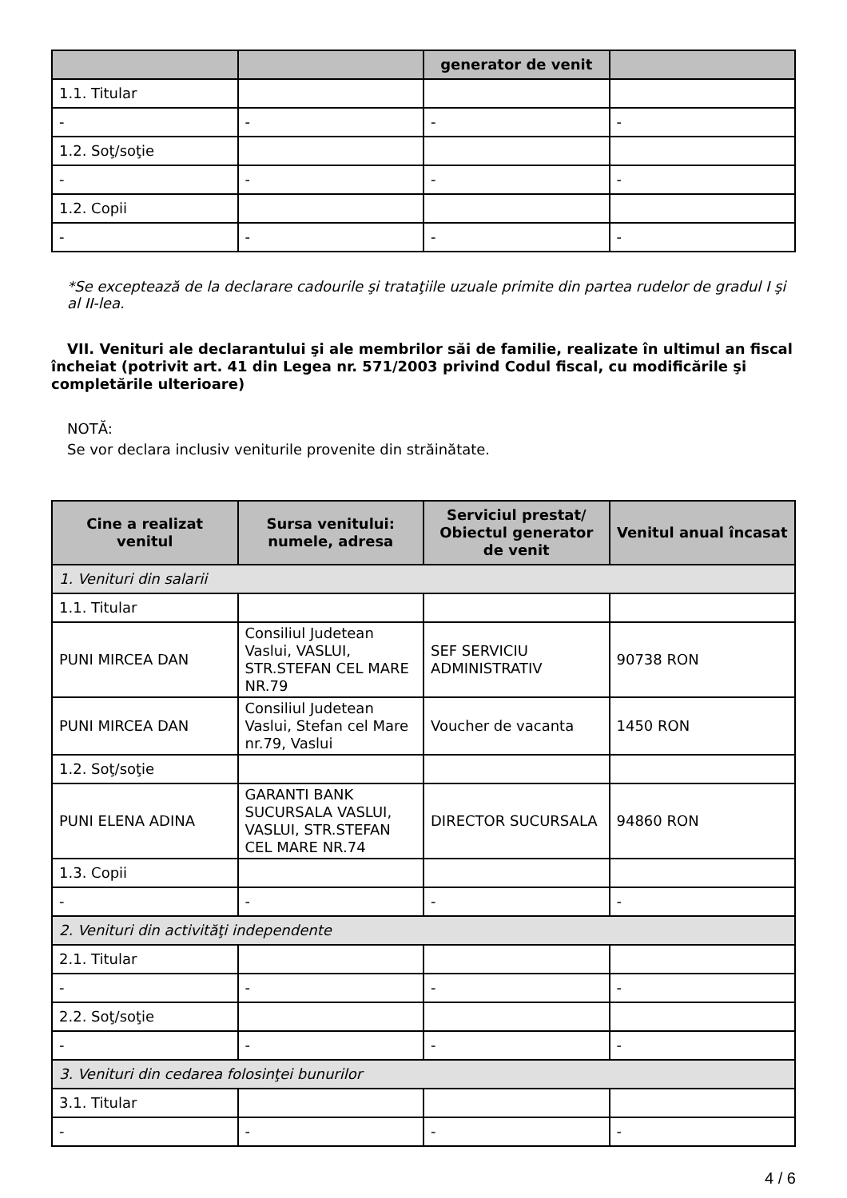| | | generator de venit | |
| --- | --- | --- | --- |
| 1.1. Titular | | | |
| - | - | - | - |
| 1.2. Soţ/soţie | | | |
| - | - | - | - |
| 1.2. Copii | | | |
| - | - | - | - |
*Se exceptează de la declarare cadourile şi trataţiile uzuale primite din partea rudelor de gradul I şi al II-lea.
VII. Venituri ale declarantului şi ale membrilor săi de familie, realizate în ultimul an fiscal încheiat (potrivit art. 41 din Legea nr. 571/2003 privind Codul fiscal, cu modificările şi completările ulterioare)
NOTĂ:
Se vor declara inclusiv veniturile provenite din străinătate.
| Cine a realizat venitul | Sursa venitului: numele, adresa | Serviciul prestat/ Obiectul generator de venit | Venitul anual încasat |
| --- | --- | --- | --- |
| 1. Venituri din salarii | | | |
| 1.1. Titular | | | |
| PUNI MIRCEA DAN | Consiliul Judetean Vaslui, VASLUI, STR.STEFAN CEL MARE NR.79 | SEF SERVICIU ADMINISTRATIV | 90738 RON |
| PUNI MIRCEA DAN | Consiliul Judetean Vaslui, Stefan cel Mare nr.79, Vaslui | Voucher de vacanta | 1450 RON |
| 1.2. Soţ/soţie | | | |
| PUNI ELENA ADINA | GARANTI BANK SUCURSALA VASLUI, VASLUI, STR.STEFAN CEL MARE NR.74 | DIRECTOR SUCURSALA | 94860 RON |
| 1.3. Copii | | | |
| - | - | - | - |
| 2. Venituri din activităţi independente | | | |
| 2.1. Titular | | | |
| - | - | - | - |
| 2.2. Soţ/soţie | | | |
| - | - | - | - |
| 3. Venituri din cedarea folosinţei bunurilor | | | |
| 3.1. Titular | | | |
| - | - | - | - |
4 / 6